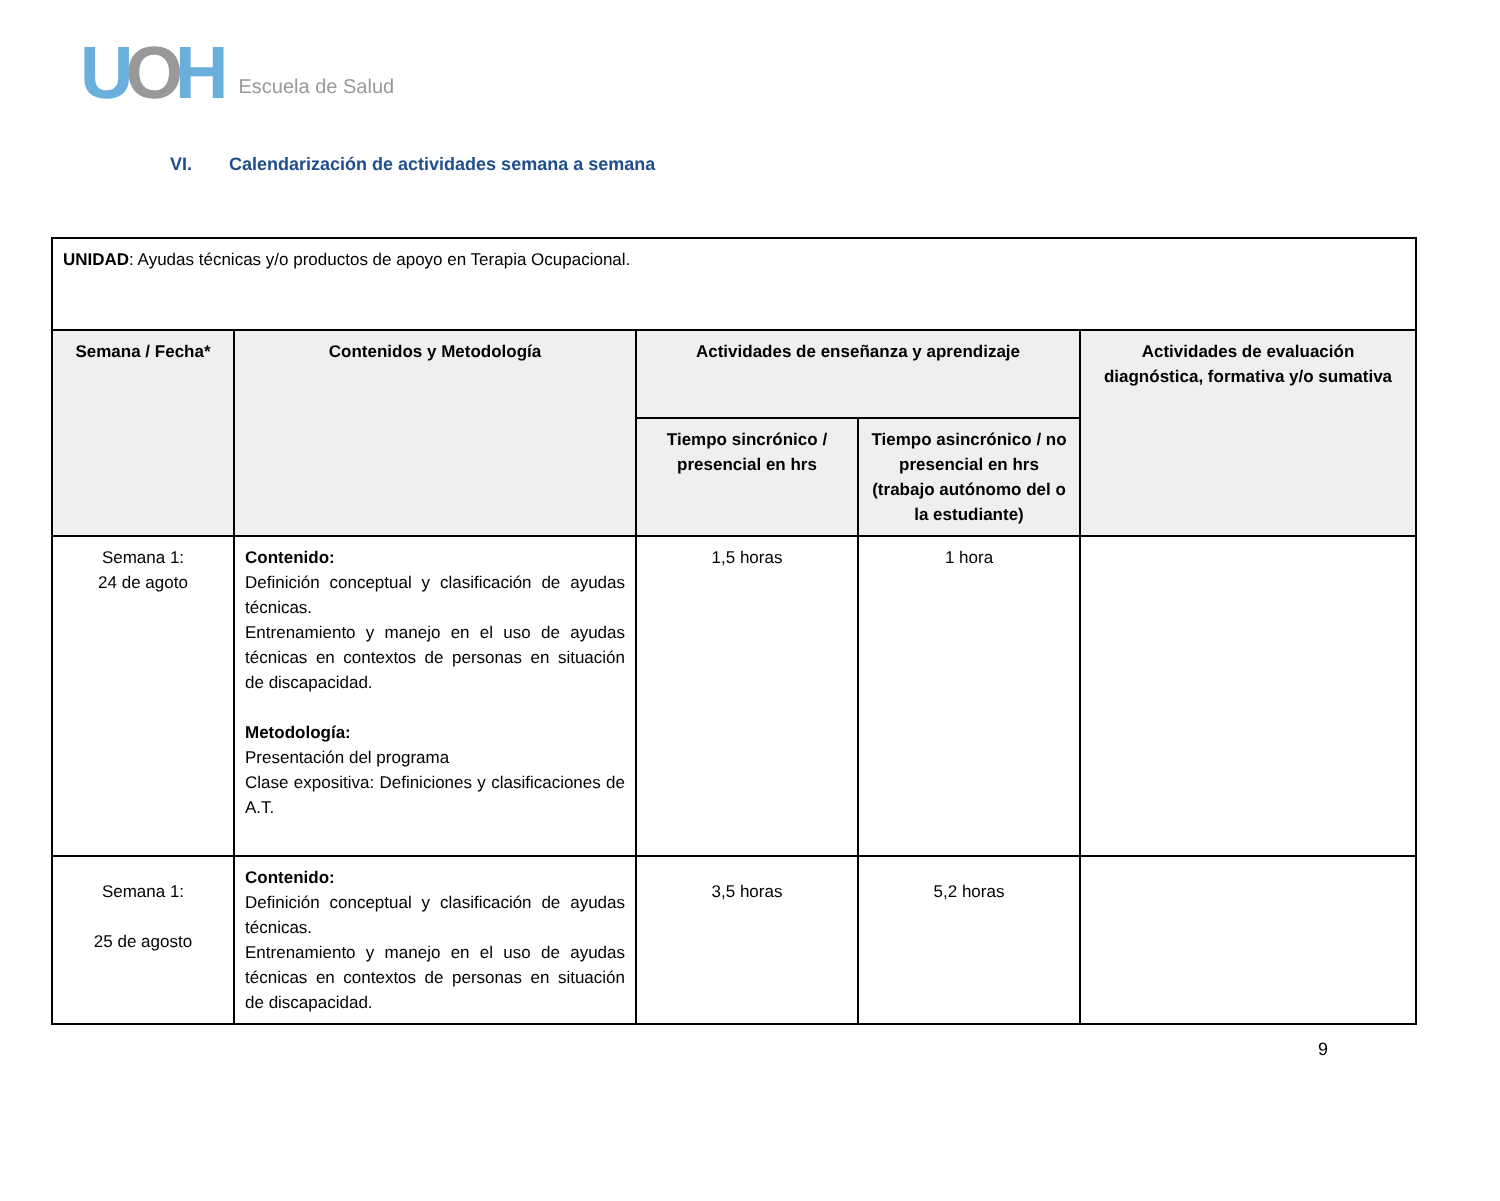UOH
Escuela de Salud
VI. Calendarización de actividades semana a semana
| UNIDAD : Ayudas técnicas y/o productos de apoyo en Terapia Ocupacional. | | | | |
| Semana / Fecha* | Contenidos y Metodología | Actividades de enseñanza y aprendizaje | | Actividades de evaluación diagnóstica, formativa y/o sumativa |
| | | Tiempo sincrónico / presencial en hrs | Tiempo asincrónico / no presencial en hrs (trabajo autónomo del o la estudiante) | |
| Semana 1: 24 de agoto | Contenido: Definición conceptual y clasificación de ayudas técnicas. Entrenamiento y manejo en el uso de ayudas técnicas en contextos de personas en situación de discapacidad. Metodología: Presentación del programa Clase expositiva: Definiciones y clasificaciones de A.T. | 1,5 horas | 1 hora | |
| Semana 1: 25 de agosto | Contenido: Definición conceptual y clasificación de ayudas técnicas. Entrenamiento y manejo en el uso de ayudas técnicas en contextos de personas en situación de discapacidad. | 3,5 horas | 5,2 horas | |
9